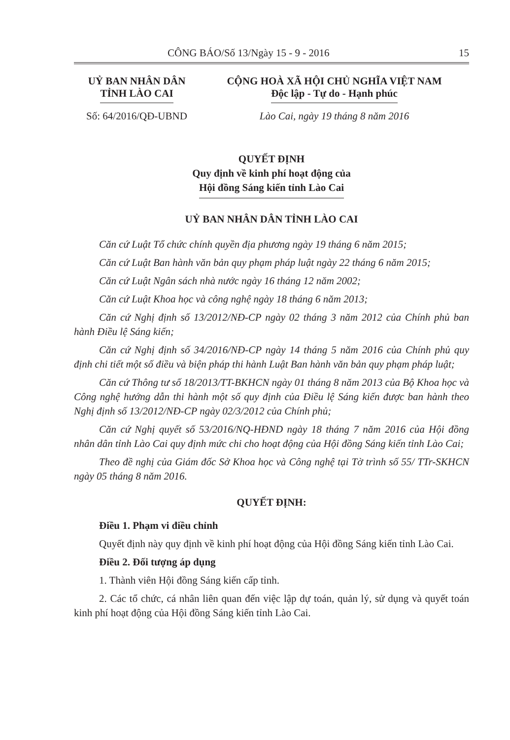CÔNG BÁO/Số 13/Ngày 15 - 9 - 2016 15
UỶ BAN NHÂN DÂN
TỈNH LÀO CAI
Số: 64/2016/QĐ-UBND
CỘNG HOÀ XÃ HỘI CHỦ NGHĨA VIỆT NAM
Độc lập - Tự do - Hạnh phúc
Lào Cai, ngày 19 tháng 8 năm 2016
QUYẾT ĐỊNH
Quy định về kinh phí hoạt động của
Hội đồng Sáng kiến tỉnh Lào Cai
UỶ BAN NHÂN DÂN TỈNH LÀO CAI
Căn cứ Luật Tổ chức chính quyền địa phương ngày 19 tháng 6 năm 2015;
Căn cứ Luật Ban hành văn bản quy phạm pháp luật ngày 22 tháng 6 năm 2015;
Căn cứ Luật Ngân sách nhà nước ngày 16 tháng 12 năm 2002;
Căn cứ Luật Khoa học và công nghệ ngày 18 tháng 6 năm 2013;
Căn cứ Nghị định số 13/2012/NĐ-CP ngày 02 tháng 3 năm 2012 của Chính phủ ban hành Điều lệ Sáng kiến;
Căn cứ Nghị định số 34/2016/NĐ-CP ngày 14 tháng 5 năm 2016 của Chính phủ quy định chi tiết một số điều và biện pháp thi hành Luật Ban hành văn bản quy phạm pháp luật;
Căn cứ Thông tư số 18/2013/TT-BKHCN ngày 01 tháng 8 năm 2013 của Bộ Khoa học và Công nghệ hướng dẫn thi hành một số quy định của Điều lệ Sáng kiến được ban hành theo Nghị định số 13/2012/NĐ-CP ngày 02/3/2012 của Chính phủ;
Căn cứ Nghị quyết số 53/2016/NQ-HĐND ngày 18 tháng 7 năm 2016 của Hội đồng nhân dân tỉnh Lào Cai quy định mức chi cho hoạt động của Hội đồng Sáng kiến tỉnh Lào Cai;
Theo đề nghị của Giám đốc Sở Khoa học và Công nghệ tại Tờ trình số 55/ TTr-SKHCN ngày 05 tháng 8 năm 2016.
QUYẾT ĐỊNH:
Điều 1. Phạm vi điều chỉnh
Quyết định này quy định về kinh phí hoạt động của Hội đồng Sáng kiến tỉnh Lào Cai.
Điều 2. Đối tượng áp dụng
1. Thành viên Hội đồng Sáng kiến cấp tỉnh.
2. Các tổ chức, cá nhân liên quan đến việc lập dự toán, quản lý, sử dụng và quyết toán kinh phí hoạt động của Hội đồng Sáng kiến tỉnh Lào Cai.